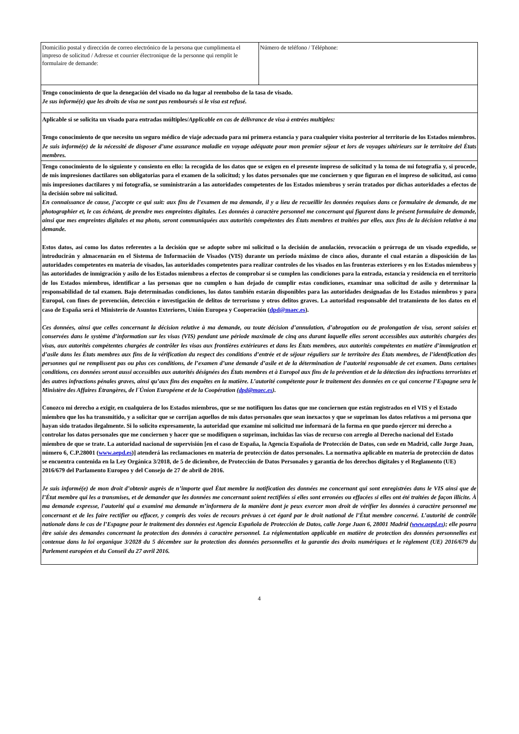| Domicilio postal y dirección de correo electrónico de la persona que cumplimenta el impreso de solicitud / Adresse et courrier électronique de la personne qui remplit le formulaire de demande: | Número de teléfono / Téléphone: |
| Tengo conocimiento de que la denegación del visado no da lugar al reembolso de la tasa de visado. Je sus informé(e) que les droits de visa ne sont pas remboursés si le visa est refusé. | |
| Aplicable si se solicita un visado para entradas múltiples/ Applicable en cas de délivrance de visa à entrées multiples: Tengo conocimiento de que necesito un seguro médico de viaje adecuado para mi primera estancia y para cualquier visita posterior al territorio de los Estados miembros. Je suis informé(e) de la nécessité de disposer d’une assurance maladie en voyage adéquate pour mon premier séjour et lors de voyages ultérieurs sur le territoire del États membres. | |
| Tengo conocimiento de lo siguiente y consiento en ello: la recogida de los datos que se exigen en el presente impreso de solicitud y la toma de mi fotografía y, si procede, de mis impresiones dactilares son obligatorias para el examen de la solicitud; y los datos personales que me conciernen y que figuran en el impreso de solicitud, así como mis impresiones dactilares y mi fotografía, se suministrarán a las autoridades competentes de los Estados miembros y serán tratados por dichas autoridades a efectos de la decisión sobre mi solicitud. En connaissance de cause, j’accepte ce qui suit: aux fins de l’examen de ma demande, il y a lieu de recueillir les données requises dans ce formulaire de demande, de me photographier et, le cas échéant, de prendre mes empreintes digitales. Les données à caractère personnel me concernant qui figurent dans le présent formulaire de demande, ainsi que mes empreintes digitales et ma photo, seront communiquées aux autorités compétentes des États membres et traitées par elles, aux fins de la décision relative à ma demande. Estos datos, así como los datos referentes a la decisión que se adopte sobre mi solicitud o la decisión de anulación, revocación o prórroga de un visado expedido, se introducirán y almacenarán en el Sistema de Información de Visados (VIS) durante un período máximo de cinco años, durante el cual estarán a disposición de las autoridades competentes en materia de visados, las autoridades competentes para realizar controles de los visados en las fronteras exteriores y en los Estados miembros y las autoridades de inmigración y asilo de los Estados miembros a efectos de comprobar si se cumplen las condiciones para la entrada, estancia y residencia en el territorio de los Estados miembros, identificar a las personas que no cumplen o han dejado de cumplir estas condiciones, examinar una solicitud de asilo y determinar la responsabilidad de tal examen. Bajo determinadas condiciones, los datos también estarán disponibles para las autoridades designadas de los Estados miembros y para Europol, con fines de prevención, detección e investigación de delitos de terrorismo y otros delitos graves. La autoridad responsable del tratamiento de los datos en el caso de España será el Ministerio de Asuntos Exteriores, Unión Europea y Cooperación ( dpd@maec.es ). Ces données, ainsi que celles concernant la décision relative à ma demande, ou toute décision d’annulation, d’abrogation ou de prolongation de visa, seront saisies et conservées dans le système d’information sur les visas (VIS) pendant une période maximale de cinq ans durant laquelle elles seront accessibles aux autorités chargées des visas, aux autorités compétentes chargées de contrôler les visas aux frontières extérieures et dans les États membres, aux autorités compétentes en matière d’immigration et d’asile dans les États membres aux fins de la vérification du respect des conditions d’entrée et de séjour réguliers sur le territoire des États membres, de l’identification des personnes qui ne remplissent pas ou plus ces conditions, de l’examen d’une demande d’asile et de la détermination de l’autorité responsable de cet examen. Dans certaines conditions, ces données seront aussi accessibles aux autorités désignées des États membres et à Europol aux fins de la prévention et de la détection des infractions terroristes et des autres infractions pénales graves, ainsi qu’aux fins des enquêtes en la matière. L’autorité compétente pour le traitement des données en ce qui concerne l’Espagne sera le Ministère des Affaires Étrangères, de l´Únion Européene et de la Coopération ( dpd@maec.es ). Conozco mi derecho a exigir, en cualquiera de los Estados miembros, que se me notifiquen los datos que me conciernen que están registrados en el VIS y el Estado miembro que los ha transmitido, y a solicitar que se corrijan aquellos de mis datos personales que sean inexactos y que se supriman los datos relativos a mi persona que hayan sido tratados ilegalmente. Si lo solicito expresamente, la autoridad que examine mi solicitud me informará de la forma en que puedo ejercer mi derecho a controlar los datos personales que me conciernen y hacer que se modifiquen o supriman, incluidas las vías de recurso con arreglo al Derecho nacional del Estado miembro de que se trate. La autoridad nacional de supervisión [en el caso de España, la Agencia Española de Protección de Datos, con sede en Madrid, calle Jorge Juan, número 6, C.P.28001 ( www.aepd.es )] atenderá las reclamaciones en materia de protección de datos personales. La normativa aplicable en materia de protección de datos se encuentra contenida en la Ley Orgánica 3/2018, de 5 de diciembre, de Protección de Datos Personales y garantía de los derechos digitales y el Reglamento (UE) 2016/679 del Parlamento Europeo y del Consejo de 27 de abril de 2016. Je suis informé(e) de mon droit d’obtenir auprès de n’importe quel État membre la notification des données me concernant qui sont enregistrées dans le VIS ainsi que de l’État membre qui les a transmises, et de demander que les données me concernant soient rectifiées si elles sont erronées ou effacées si elles ont été traitées de façon illicite. À ma demande expresse, l’autorité qui a examiné ma demande m’informera de la manière dont je peux exercer mon droit de vérifier les données à caractère personnel me concernant et de les faire rectifier ou effacer, y compris des voies de recours prévues à cet égard par le droit national de l’État membre concerné. L’autorité de contrôle nationale dans le cas de l’Espagne pour le traitement des données est Agencia Española de Protección de Datos, calle Jorge Juan 6, 28001 Madrid ( www.aepd.es ); elle pourra être saisie des demandes concernant la protection des données à caractère personnel. La réglementation applicable en matière de protection des données personnelles est contenue dans la loi organique 3/2028 du 5 décembre sur la protection des données personnelles et la garantie des droits numériques et le règlement (UE) 2016/679 du Parlement européen et du Conseil du 27 avril 2016. | |
4